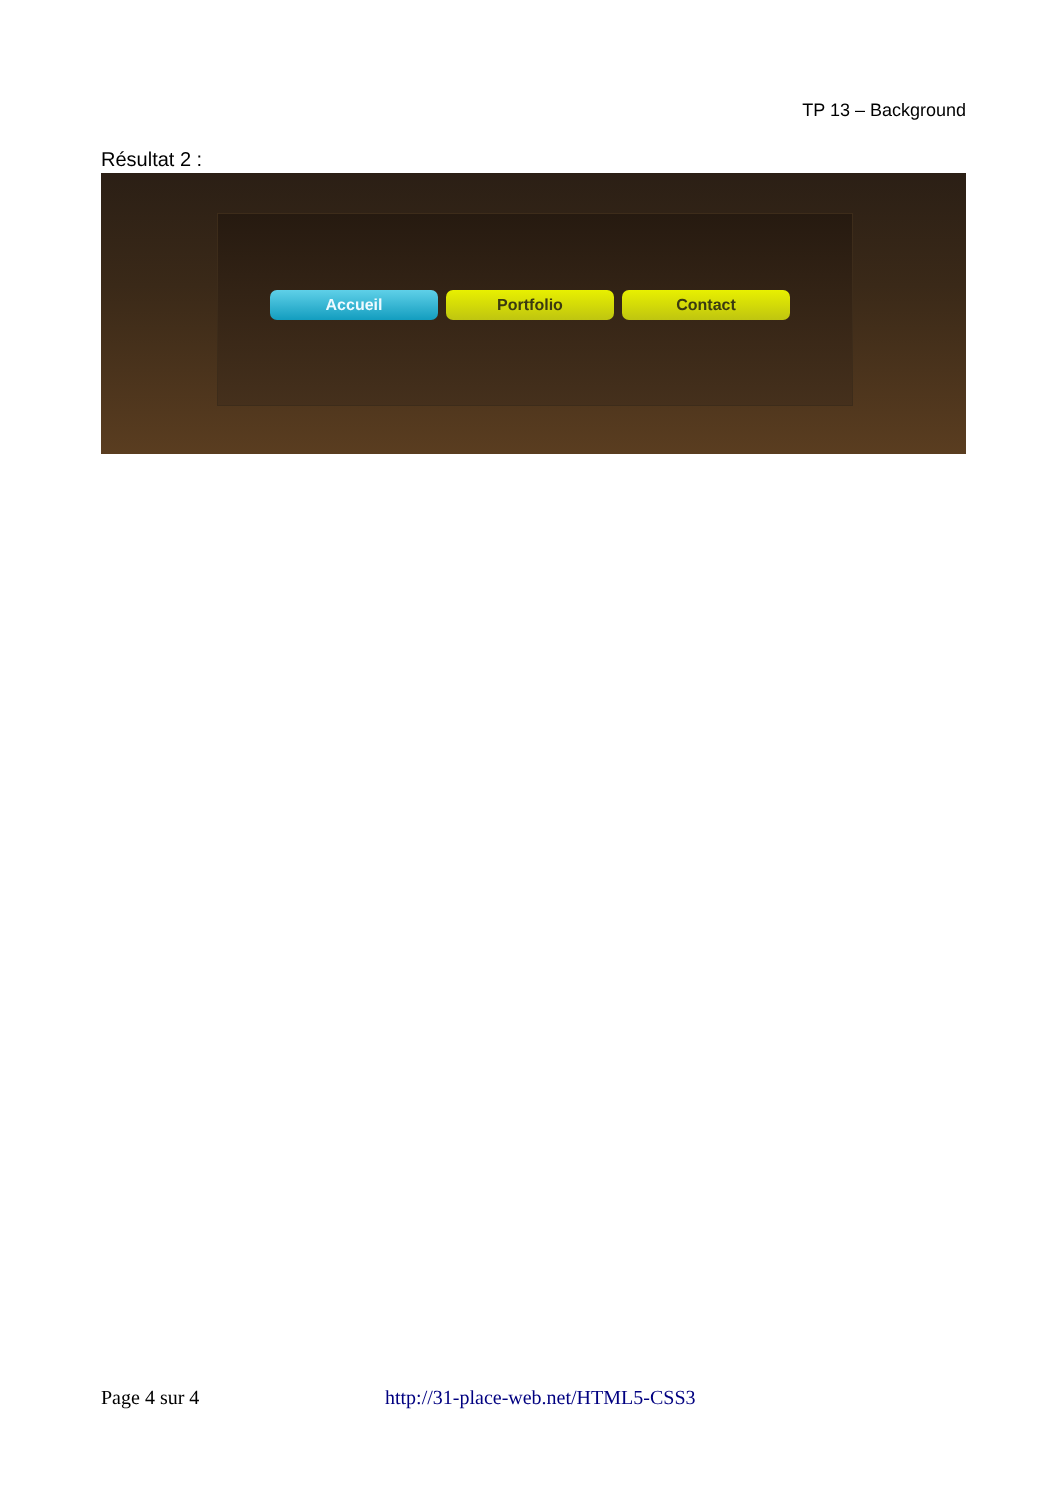TP 13 – Background
Résultat 2 :
Accueil Portfolio Contact
Page 4 sur 4 http://31-place-web.net/HTML5-CSS3